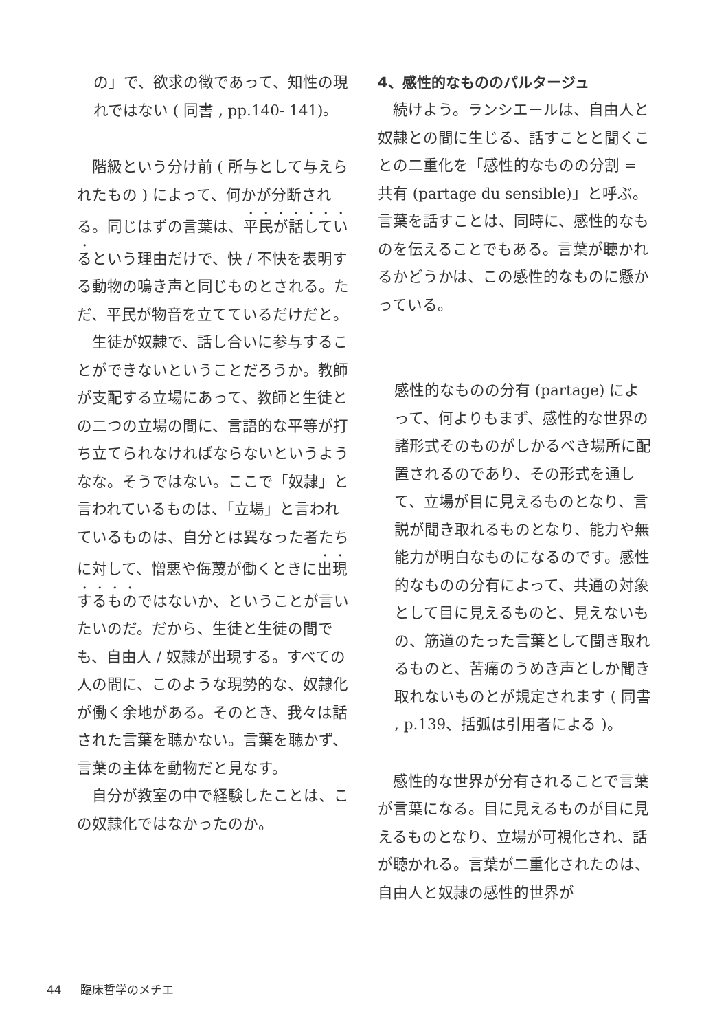の」で、欲求の徴であって、知性の現れではない ( 同書 , pp.140- 141)。
階級という分け前 ( 所与として与えられたもの ) によって、何かが分断される。同じはずの言葉は、平民が話しているという理由だけで、快 / 不快を表明する動物の鳴き声と同じものとされる。ただ、平民が物音を立てているだけだと。
生徒が奴隷で、話し合いに参与することができないということだろうか。教師が支配する立場にあって、教師と生徒との二つの立場の間に、言語的な平等が打ち立てられなければならないというようなな。そうではない。ここで「奴隷」と言われているものは、「立場」と言われているものは、自分とは異なった者たちに対して、憎悪や侮蔑が働くときに出現するものではないか、ということが言いたいのだ。だから、生徒と生徒の間でも、自由人 / 奴隷が出現する。すべての人の間に、このような現勢的な、奴隷化が働く余地がある。そのとき、我々は話された言葉を聴かない。言葉を聴かず、言葉の主体を動物だと見なす。
自分が教室の中で経験したことは、この奴隷化ではなかったのか。
4、感性的なもののパルタージュ
続けよう。ランシエールは、自由人と奴隷との間に生じる、話すことと聞くことの二重化を「感性的なものの分割 = 共有 (partage du sensible)」と呼ぶ。言葉を話すことは、同時に、感性的なものを伝えることでもある。言葉が聴かれるかどうかは、この感性的なものに懸かっている。
感性的なものの分有 (partage) によって、何よりもまず、感性的な世界の諸形式そのものがしかるべき場所に配置されるのであり、その形式を通して、立場が目に見えるものとなり、言説が聞き取れるものとなり、能力や無能力が明白なものになるのです。感性的なものの分有によって、共通の対象として目に見えるものと、見えないもの、筋道のたった言葉として聞き取れるものと、苦痛のうめき声としか聞き取れないものとが規定されます ( 同書 , p.139、括弧は引用者による )。
感性的な世界が分有されることで言葉が言葉になる。目に見えるものが目に見えるものとなり、立場が可視化され、話が聴かれる。言葉が二重化されたのは、自由人と奴隷の感性的世界が
44 ｜ 臨床哲学のメチエ